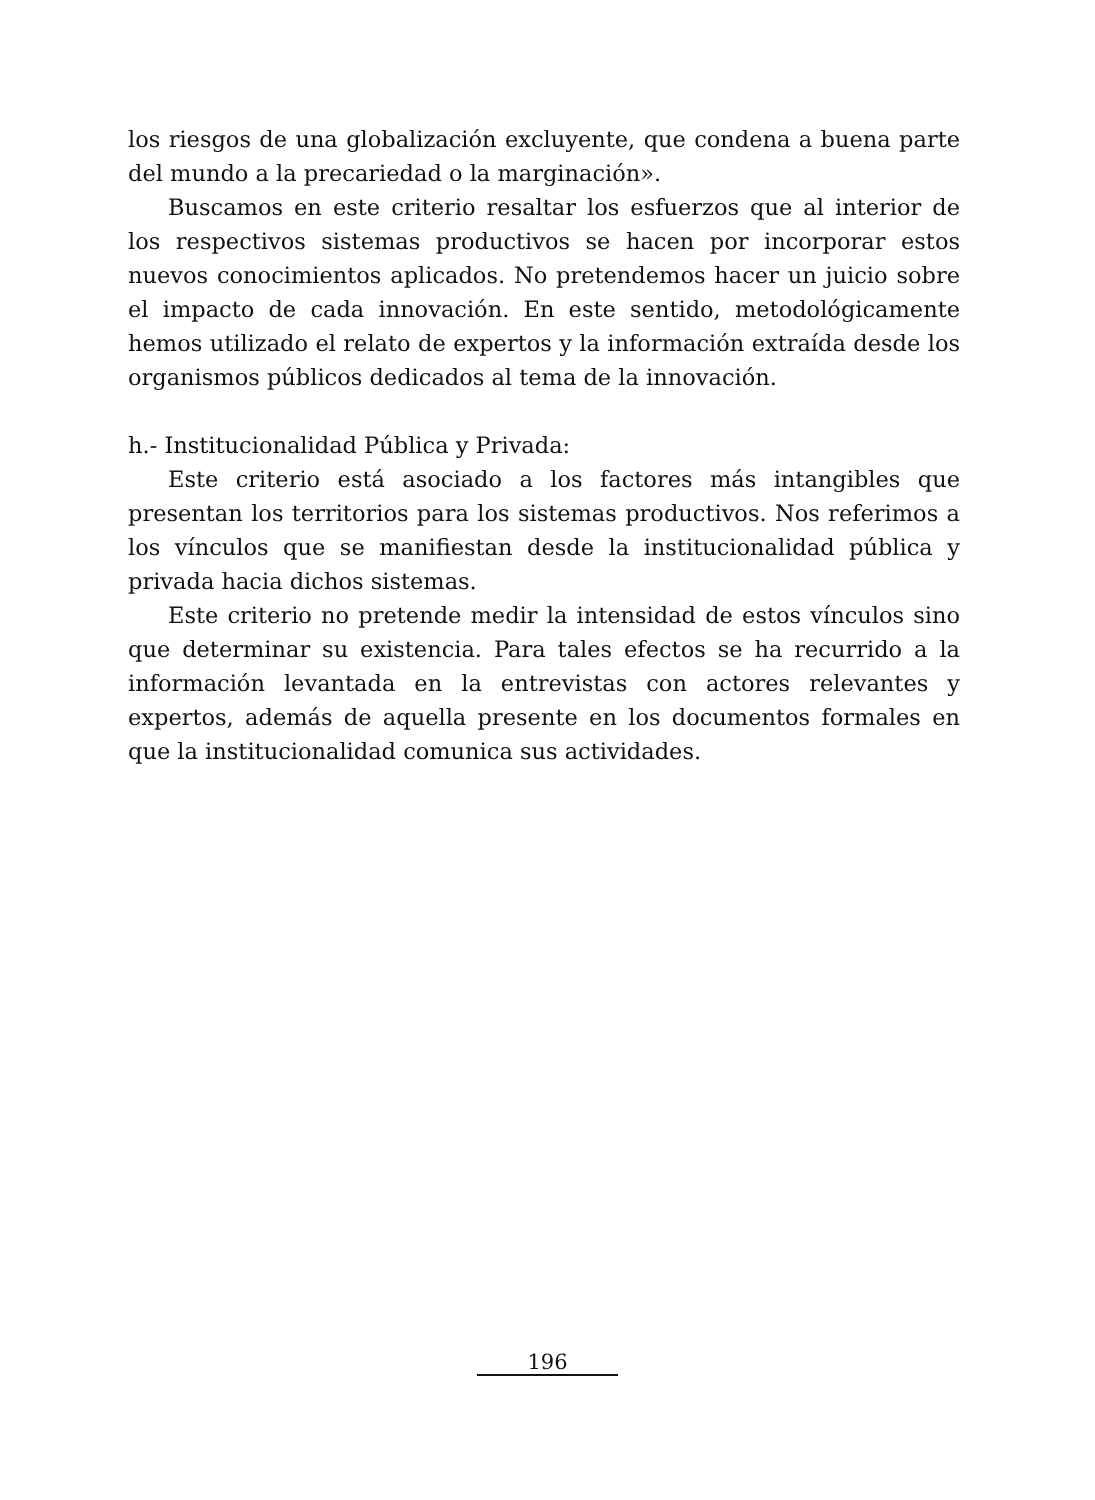los riesgos de una globalización excluyente, que condena a buena parte del mundo a la precariedad o la marginación».
Buscamos en este criterio resaltar los esfuerzos que al interior de los respectivos sistemas productivos se hacen por incorporar estos nuevos conocimientos aplicados. No pretendemos hacer un juicio sobre el impacto de cada innovación. En este sentido, metodológicamente hemos utilizado el relato de expertos y la información extraída desde los organismos públicos dedicados al tema de la innovación.
h.- Institucionalidad Pública y Privada:
Este criterio está asociado a los factores más intangibles que presentan los territorios para los sistemas productivos. Nos referimos a los vínculos que se manifiestan desde la institucionalidad pública y privada hacia dichos sistemas.
Este criterio no pretende medir la intensidad de estos vínculos sino que determinar su existencia. Para tales efectos se ha recurrido a la información levantada en la entrevistas con actores relevantes y expertos, además de aquella presente en los documentos formales en que la institucionalidad comunica sus actividades.
196